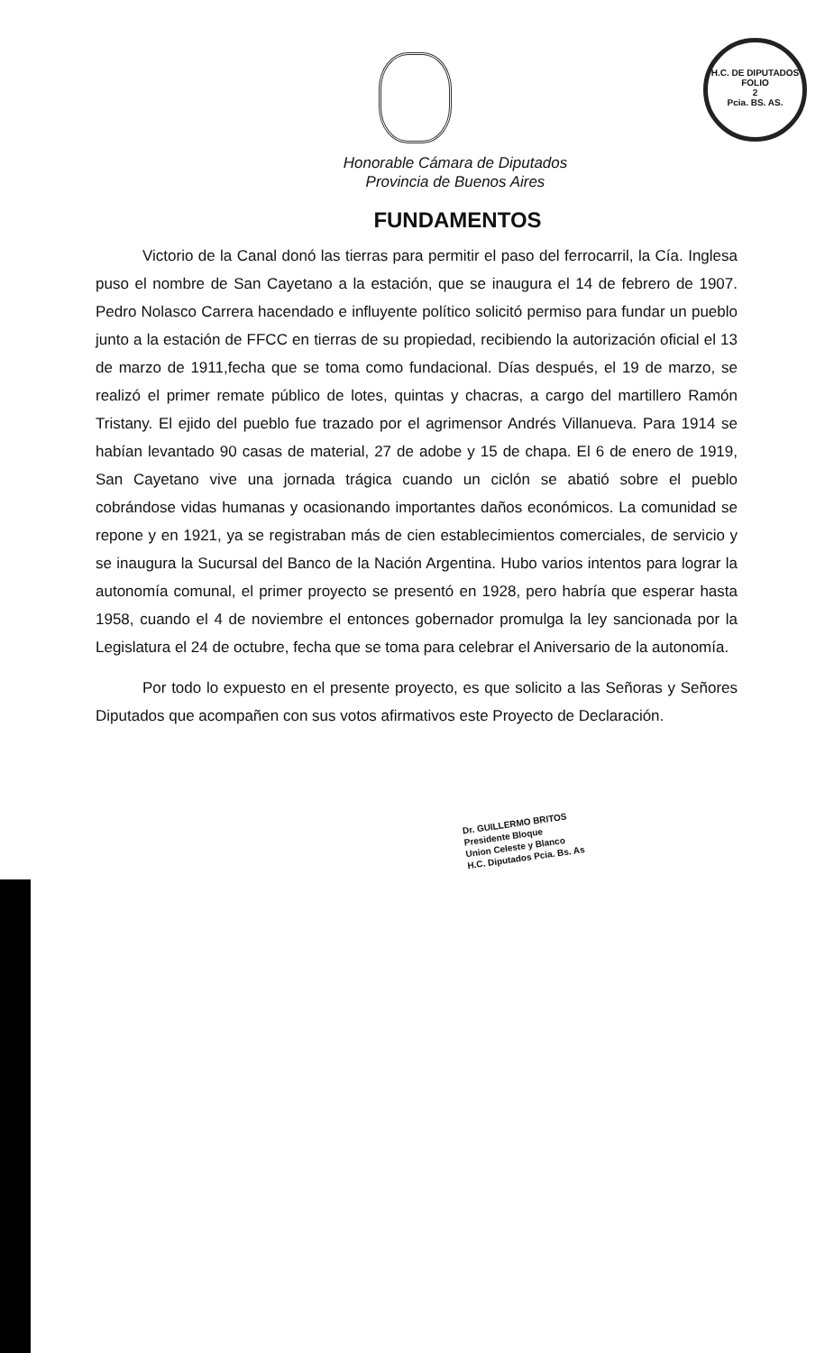H.C. DE DIPUTADOS
FOLIO
2
Pcia. BS. AS.
Honorable Cámara de Diputados
Provincia de Buenos Aires
FUNDAMENTOS
Victorio de la Canal donó las tierras para permitir el paso del ferrocarril, la Cía. Inglesa puso el nombre de San Cayetano a la estación, que se inaugura el 14 de febrero de 1907. Pedro Nolasco Carrera hacendado e influyente político solicitó permiso para fundar un pueblo junto a la estación de FFCC en tierras de su propiedad, recibiendo la autorización oficial el 13 de marzo de 1911,fecha que se toma como fundacional. Días después, el 19 de marzo, se realizó el primer remate público de lotes, quintas y chacras, a cargo del martillero Ramón Tristany. El ejido del pueblo fue trazado por el agrimensor Andrés Villanueva. Para 1914 se habían levantado 90 casas de material, 27 de adobe y 15 de chapa. El 6 de enero de 1919, San Cayetano vive una jornada trágica cuando un ciclón se abatió sobre el pueblo cobrándose vidas humanas y ocasionando importantes daños económicos. La comunidad se repone y en 1921, ya se registraban más de cien establecimientos comerciales, de servicio y se inaugura la Sucursal del Banco de la Nación Argentina. Hubo varios intentos para lograr la autonomía comunal, el primer proyecto se presentó en 1928, pero habría que esperar hasta 1958, cuando el 4 de noviembre el entonces gobernador promulga la ley sancionada por la Legislatura el 24 de octubre, fecha que se toma para celebrar el Aniversario de la autonomía.
Por todo lo expuesto en el presente proyecto, es que solicito a las Señoras y Señores Diputados que acompañen con sus votos afirmativos este Proyecto de Declaración.
Dr. GUILLERMO BRITOS
Presidente Bloque
Union Celeste y Blanco
H.C. Diputados Pcia. Bs. As